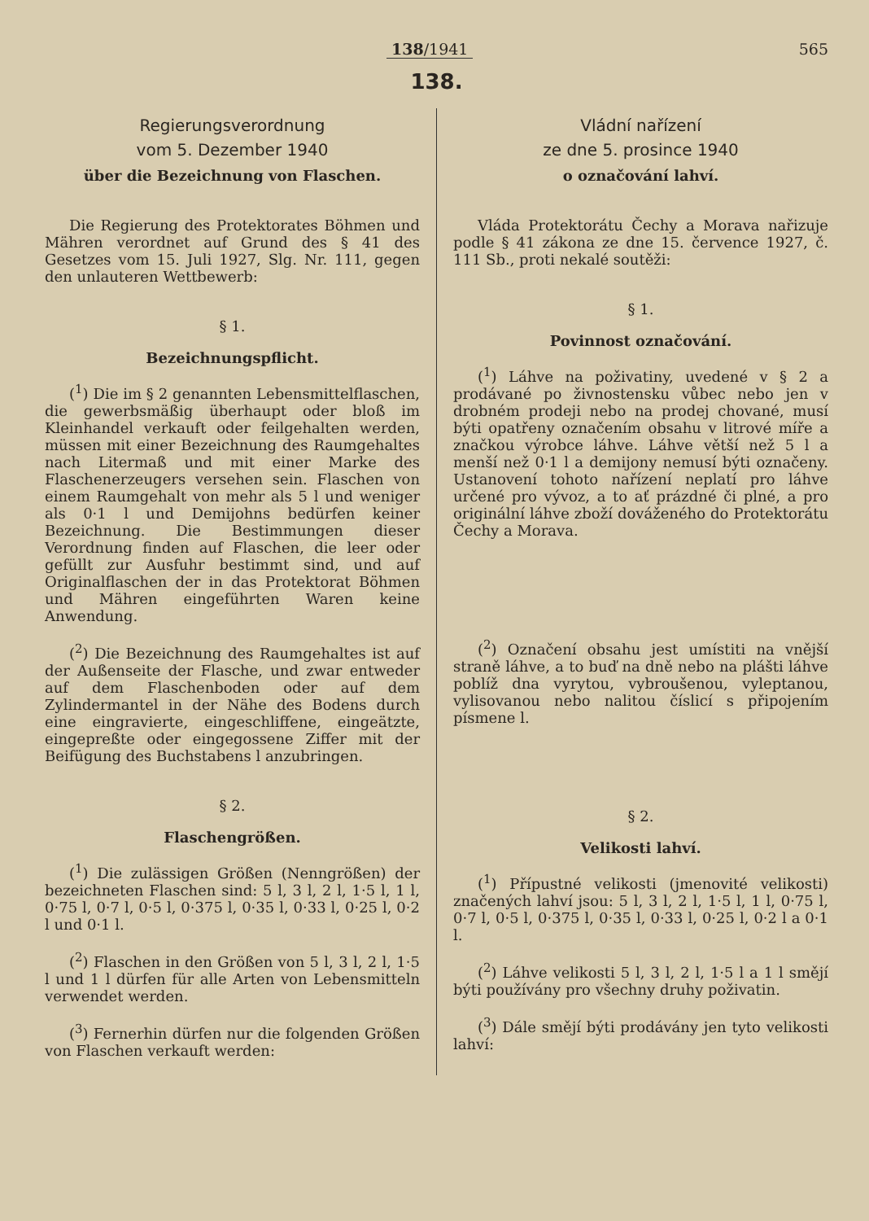138/1941 565
138.
Regierungsverordnung
vom 5. Dezember 1940
über die Bezeichnung von Flaschen.
Die Regierung des Protektorates Böhmen und Mähren verordnet auf Grund des § 41 des Gesetzes vom 15. Juli 1927, Slg. Nr. 111, gegen den unlauteren Wettbewerb:
§ 1.
Bezeichnungspflicht.
(<sup>1</sup>) Die im § 2 genannten Lebensmittelflaschen, die gewerbsmäßig überhaupt oder bloß im Kleinhandel verkauft oder feilgehalten werden, müssen mit einer Bezeichnung des Raumgehaltes nach Litermaß und mit einer Marke des Flaschenerzeugers versehen sein. Flaschen von einem Raumgehalt von mehr als 5 l und weniger als 0·1 l und Demijohns bedürfen keiner Bezeichnung. Die Bestimmungen dieser Verordnung finden auf Flaschen, die leer oder gefüllt zur Ausfuhr bestimmt sind, und auf Originalflaschen der in das Protektorat Böhmen und Mähren eingeführten Waren keine Anwendung.
(<sup>2</sup>) Die Bezeichnung des Raumgehaltes ist auf der Außenseite der Flasche, und zwar entweder auf dem Flaschenboden oder auf dem Zylindermantel in der Nähe des Bodens durch eine eingravierte, eingeschliffene, eingeätzte, eingepreßte oder eingegossene Ziffer mit der Beifügung des Buchstabens l anzubringen.
§ 2.
Flaschengrößen.
(<sup>1</sup>) Die zulässigen Größen (Nenngrößen) der bezeichneten Flaschen sind: 5 l, 3 l, 2 l, 1·5 l, 1 l, 0·75 l, 0·7 l, 0·5 l, 0·375 l, 0·35 l, 0·33 l, 0·25 l, 0·2 l und 0·1 l.
(<sup>2</sup>) Flaschen in den Größen von 5 l, 3 l, 2 l, 1·5 l und 1 l dürfen für alle Arten von Lebensmitteln verwendet werden.
(<sup>3</sup>) Fernerhin dürfen nur die folgenden Größen von Flaschen verkauft werden:
Vládní nařízení
ze dne 5. prosince 1940
o označování lahví.
Vláda Protektorátu Čechy a Morava nařizuje podle § 41 zákona ze dne 15. července 1927, č. 111 Sb., proti nekalé soutěži:
§ 1.
Povinnost označování.
(<sup>1</sup>) Láhve na poživatiny, uvedené v § 2 a prodávané po živnostensku vůbec nebo jen v drobném prodeji nebo na prodej chované, musí býti opatřeny označením obsahu v litrové míře a značkou výrobce láhve. Láhve větší než 5 l a menší než 0·1 l a demijony nemusí býti označeny. Ustanovení tohoto nařízení neplatí pro láhve určené pro vývoz, a to ať prázdné či plné, a pro originální láhve zboží dováženého do Protektorátu Čechy a Morava.
(<sup>2</sup>) Označení obsahu jest umístiti na vnější straně láhve, a to buď na dně nebo na plášti láhve poblíž dna vyrytou, vybroušenou, vyleptanou, vylisovanou nebo nalitou číslicí s připojením písmene l.
§ 2.
Velikosti lahví.
(<sup>1</sup>) Přípustné velikosti (jmenovité velikosti) značených lahví jsou: 5 l, 3 l, 2 l, 1·5 l, 1 l, 0·75 l, 0·7 l, 0·5 l, 0·375 l, 0·35 l, 0·33 l, 0·25 l, 0·2 l a 0·1 l.
(<sup>2</sup>) Láhve velikosti 5 l, 3 l, 2 l, 1·5 l a 1 l smějí býti používány pro všechny druhy poživatin.
(<sup>3</sup>) Dále smějí býti prodávány jen tyto velikosti lahví: